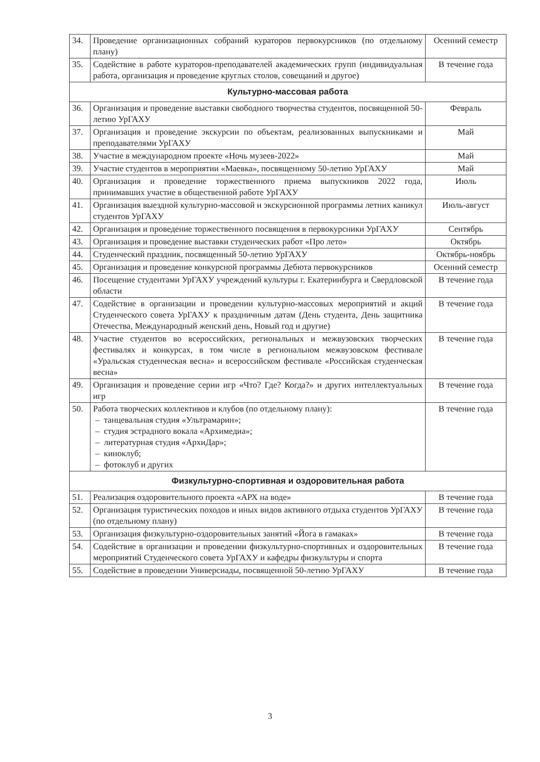| 34. | Проведение организационных собраний кураторов первокурсников (по отдельному плану) | Осенний семестр |
| 35. | Содействие в работе кураторов-преподавателей академических групп (индивидуальная работа, организация и проведение круглых столов, совещаний и другое) | В течение года |
| Культурно-массовая работа | | |
| 36. | Организация и проведение выставки свободного творчества студентов, посвященной 50-летию УрГАХУ | Февраль |
| 37. | Организация и проведение экскурсии по объектам, реализованных выпускниками и преподавателями УрГАХУ | Май |
| 38. | Участие в международном проекте «Ночь музеев-2022» | Май |
| 39. | Участие студентов в мероприятии «Маевка», посвященному 50-летию УрГАХУ | Май |
| 40. | Организация и проведение торжественного приема выпускников 2022 года, принимавших участие в общественной работе УрГАХУ | Июль |
| 41. | Организация выездной культурно-массовой и экскурсионной программы летних каникул студентов УрГАХУ | Июль-август |
| 42. | Организация и проведение торжественного посвящения в первокурсники УрГАХУ | Сентябрь |
| 43. | Организация и проведение выставки студенческих работ «Про лето» | Октябрь |
| 44. | Студенческий праздник, посвященный 50-летию УрГАХУ | Октябрь-ноябрь |
| 45. | Организация и проведение конкурсной программы Дебюта первокурсников | Осенний семестр |
| 46. | Посещение студентами УрГАХУ учреждений культуры г. Екатеринбурга и Свердловской области | В течение года |
| 47. | Содействие в организации и проведении культурно-массовых мероприятий и акций Студенческого совета УрГАХУ к праздничным датам (День студента, День защитника Отечества, Международный женский день, Новый год и другие) | В течение года |
| 48. | Участие студентов во всероссийских, региональных и межвузовских творческих фестивалях и конкурсах, в том числе в региональном межвузовском фестивале «Уральская студенческая весна» и всероссийском фестивале «Российская студенческая весна» | В течение года |
| 49. | Организация и проведение серии игр «Что? Где? Когда?» и других интеллектуальных игр | В течение года |
| 50. | Работа творческих коллективов и клубов (по отдельному плану): – танцевальная студия «Ультрамарин»; – студия эстрадного вокала «Архимедиа»; – литературная студия «АрхиДар»; – киноклуб; – фотоклуб и других | В течение года |
| Физкультурно-спортивная и оздоровительная работа | | |
| 51. | Реализация оздоровительного проекта «АРХ на воде» | В течение года |
| 52. | Организация туристических походов и иных видов активного отдыха студентов УрГАХУ (по отдельному плану) | В течение года |
| 53. | Организация физкультурно-оздоровительных занятий «Йога в гамаках» | В течение года |
| 54. | Содействие в организации и проведении физкультурно-спортивных и оздоровительных мероприятий Студенческого совета УрГАХУ и кафедры физкультуры и спорта | В течение года |
| 55. | Содействие в проведении Универсиады, посвященной 50-летию УрГАХУ | В течение года |
3